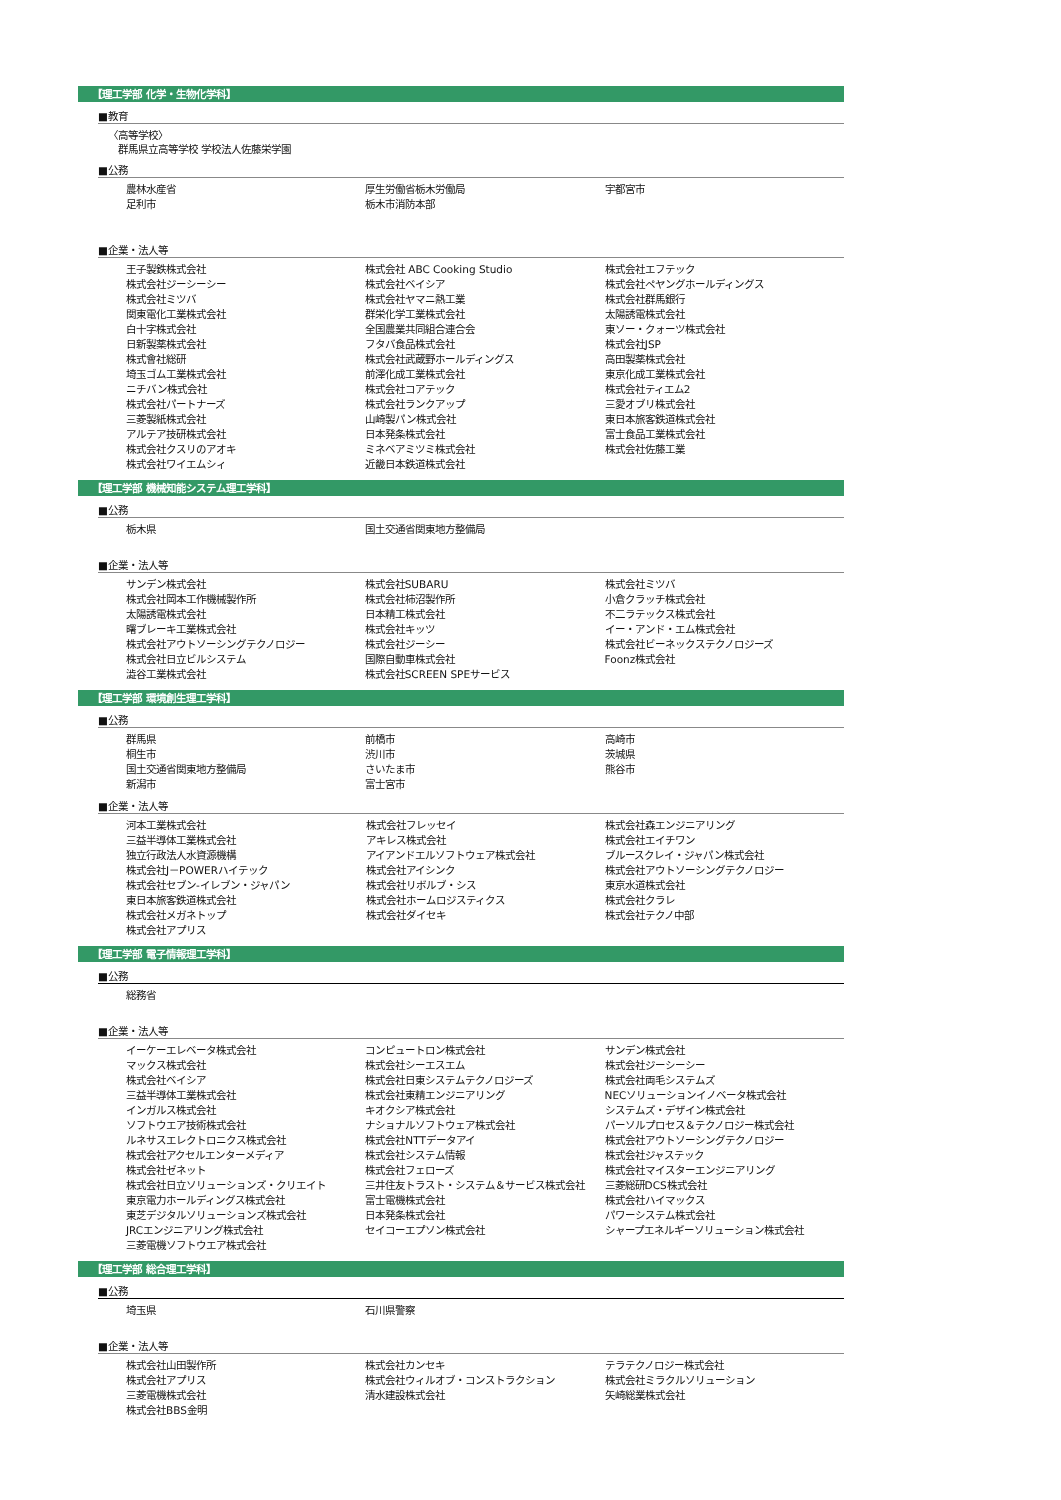【理工学部 化学・生物化学科】
■教育
〈高等学校〉
群馬県立高等学校 学校法人佐藤栄学園
■公務
| 農林水産省 | 厚生労働省栃木労働局 | 宇都宮市 |
| 足利市 | 栃木市消防本部 | |
■企業・法人等
| 王子製鉄株式会社 | 株式会社 ABC Cooking Studio | 株式会社エフテック |
| 株式会社ジーシーシー | 株式会社ベイシア | 株式会社ペヤングホールディングス |
| 株式会社ミツバ | 株式会社ヤマニ熱工業 | 株式会社群馬銀行 |
| 関東電化工業株式会社 | 群栄化学工業株式会社 | 太陽誘電株式会社 |
| 白十字株式会社 | 全国農業共同組合連合会 | 東ソー・クォーツ株式会社 |
| 日新製薬株式会社 | フタバ食品株式会社 | 株式会社JSP |
| 株式會社総研 | 株式会社武蔵野ホールディングス | 高田製薬株式会社 |
| 埼玉ゴム工業株式会社 | 前澤化成工業株式会社 | 東京化成工業株式会社 |
| ニチバン株式会社 | 株式会社コアテック | 株式会社ティエム2 |
| 株式会社パートナーズ | 株式会社ランクアップ | 三愛オブリ株式会社 |
| 三菱製紙株式会社 | 山崎製パン株式会社 | 東日本旅客鉄道株式会社 |
| アルテア技研株式会社 | 日本発条株式会社 | 富士食品工業株式会社 |
| 株式会社クスリのアオキ | ミネベアミツミ株式会社 | 株式会社佐藤工業 |
| 株式会社ワイエムシィ | 近畿日本鉄道株式会社 | |
【理工学部 機械知能システム理工学科】
■公務
| 栃木県 | 国土交通省関東地方整備局 | |
■企業・法人等
| サンデン株式会社 | 株式会社SUBARU | 株式会社ミツバ |
| 株式会社岡本工作機械製作所 | 株式会社柿沼製作所 | 小倉クラッチ株式会社 |
| 太陽誘電株式会社 | 日本精工株式会社 | 不二ラテックス株式会社 |
| 曙ブレーキ工業株式会社 | 株式会社キッツ | イー・アンド・エム株式会社 |
| 株式会社アウトソーシングテクノロジー | 株式会社ジーシー | 株式会社ビーネックステクノロジーズ |
| 株式会社日立ビルシステム | 国際自動車株式会社 | Foonz株式会社 |
| 澁谷工業株式会社 | 株式会社SCREEN SPEサービス | |
【理工学部 環境創生理工学科】
■公務
| 群馬県 | 前橋市 | 高崎市 |
| 桐生市 | 渋川市 | 茨城県 |
| 国土交通省関東地方整備局 | さいたま市 | 熊谷市 |
| 新潟市 | 富士宮市 | |
■企業・法人等
| 河本工業株式会社 | 株式会社フレッセイ | 株式会社森エンジニアリング |
| 三益半導体工業株式会社 | アキレス株式会社 | 株式会社エイチワン |
| 独立行政法人水資源機構 | アイアンドエルソフトウェア株式会社 | ブルースクレイ・ジャパン株式会社 |
| 株式会社J－POWERハイテック | 株式会社アイシンク | 株式会社アウトソーシングテクノロジー |
| 株式会社セブン-イレブン・ジャパン | 株式会社リボルブ・シス | 東京水道株式会社 |
| 東日本旅客鉄道株式会社 | 株式会社ホームロジスティクス | 株式会社クラレ |
| 株式会社メガネトップ | 株式会社ダイセキ | 株式会社テクノ中部 |
| 株式会社アプリス | | |
【理工学部 電子情報理工学科】
■公務
| 総務省 | | |
■企業・法人等
| イーケーエレベータ株式会社 | コンピュートロン株式会社 | サンデン株式会社 |
| マックス株式会社 | 株式会社シーエスエム | 株式会社ジーシーシー |
| 株式会社ベイシア | 株式会社日東システムテクノロジーズ | 株式会社両毛システムズ |
| 三益半導体工業株式会社 | 株式会社東精エンジニアリング | NECソリューションイノベータ株式会社 |
| インガルス株式会社 | キオクシア株式会社 | システムズ・デザイン株式会社 |
| ソフトウエア技術株式会社 | ナショナルソフトウェア株式会社 | パーソルプロセス＆テクノロジー株式会社 |
| ルネサスエレクトロニクス株式会社 | 株式会社NTTデータアイ | 株式会社アウトソーシングテクノロジー |
| 株式会社アクセルエンターメディア | 株式会社システム情報 | 株式会社ジャステック |
| 株式会社ゼネット | 株式会社フェローズ | 株式会社マイスターエンジニアリング |
| 株式会社日立ソリューションズ・クリエイト | 三井住友トラスト・システム＆サービス株式会社 | 三菱総研DCS株式会社 |
| 東京電力ホールディングス株式会社 | 富士電機株式会社 | 株式会社ハイマックス |
| 東芝デジタルソリューションズ株式会社 | 日本発条株式会社 | パワーシステム株式会社 |
| JRCエンジニアリング株式会社 | セイコーエプソン株式会社 | シャープエネルギーソリューション株式会社 |
| 三菱電機ソフトウエア株式会社 | | |
【理工学部 総合理工学科】
■公務
| 埼玉県 | 石川県警察 | |
■企業・法人等
| 株式会社山田製作所 | 株式会社カンセキ | テラテクノロジー株式会社 |
| 株式会社アプリス | 株式会社ウィルオブ・コンストラクション | 株式会社ミラクルソリューション |
| 三菱電機株式会社 | 清水建設株式会社 | 矢崎総業株式会社 |
| 株式会社BBS金明 | | |